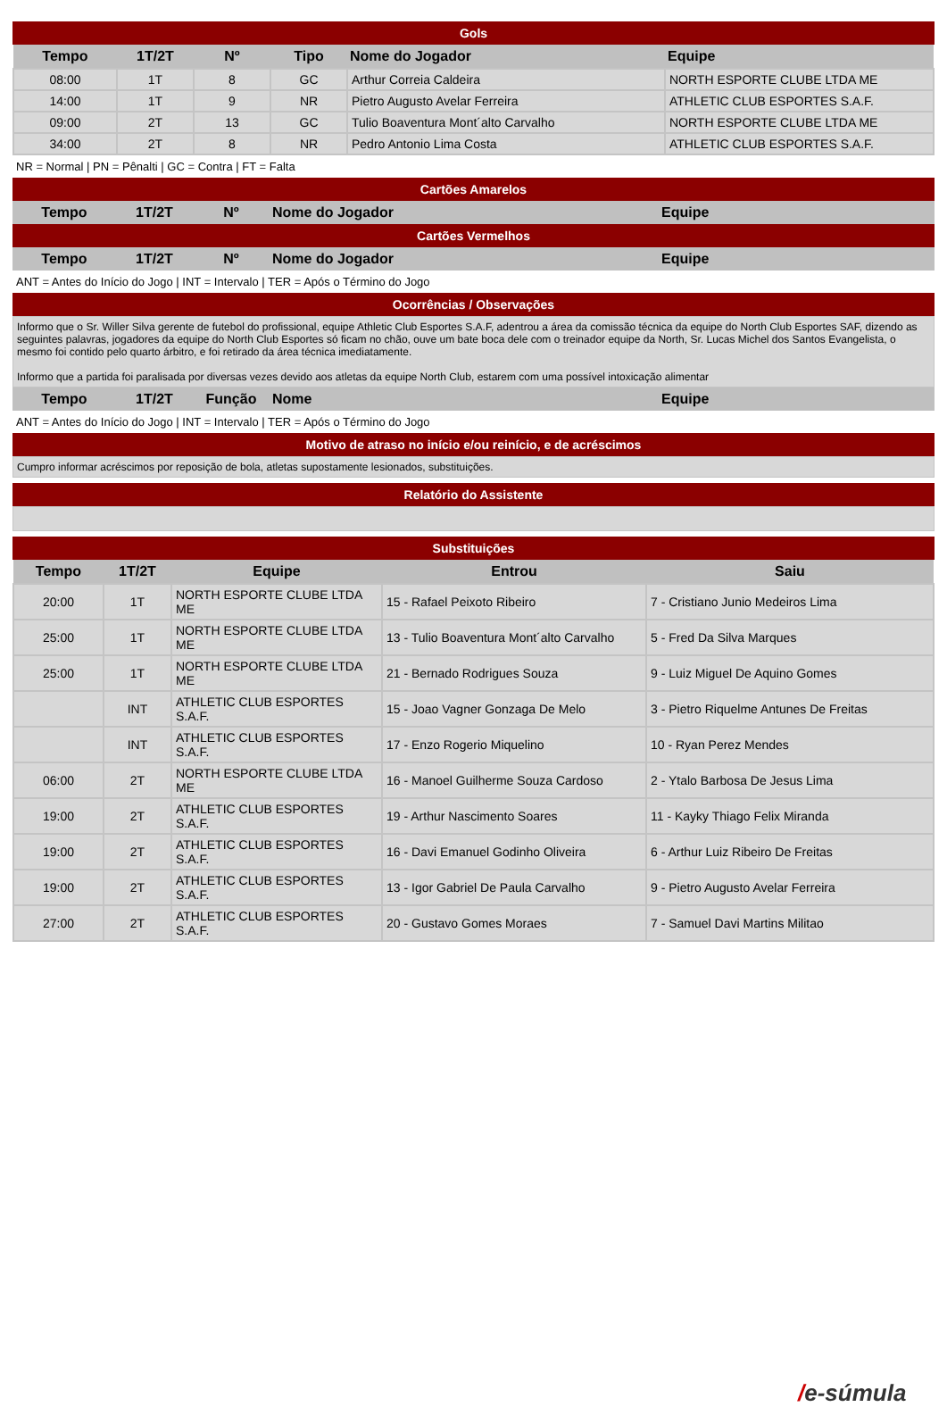Gols
| Tempo | 1T/2T | Nº | Tipo | Nome do Jogador | Equipe |
| --- | --- | --- | --- | --- | --- |
| 08:00 | 1T | 8 | GC | Arthur Correia Caldeira | NORTH ESPORTE CLUBE LTDA ME |
| 14:00 | 1T | 9 | NR | Pietro Augusto Avelar Ferreira | ATHLETIC CLUB ESPORTES S.A.F. |
| 09:00 | 2T | 13 | GC | Tulio Boaventura Mont´alto Carvalho | NORTH ESPORTE CLUBE LTDA ME |
| 34:00 | 2T | 8 | NR | Pedro Antonio Lima Costa | ATHLETIC CLUB ESPORTES S.A.F. |
NR = Normal | PN = Pênalti | GC = Contra | FT = Falta
Cartões Amarelos
| Tempo | 1T/2T | Nº | Nome do Jogador | Equipe |
| --- | --- | --- | --- | --- |
Cartões Vermelhos
| Tempo | 1T/2T | Nº | Nome do Jogador | Equipe |
| --- | --- | --- | --- | --- |
ANT = Antes do Início do Jogo | INT = Intervalo | TER = Após o Término do Jogo
Ocorrências / Observações
Informo que o Sr. Willer Silva gerente de futebol do profissional, equipe Athletic Club Esportes S.A.F, adentrou a área da comissão técnica da equipe do North Club Esportes SAF, dizendo as seguintes palavras, jogadores da equipe do North Club Esportes só ficam no chão, ouve um bate boca dele com o treinador equipe da North, Sr. Lucas Michel dos Santos Evangelista, o mesmo foi contido pelo quarto árbitro, e foi retirado da área técnica imediatamente.
Informo que a partida foi paralisada por diversas vezes devido aos atletas da equipe North Club, estarem com uma possível intoxicação alimentar
| Tempo | 1T/2T | Função | Nome | Equipe |
| --- | --- | --- | --- | --- |
ANT = Antes do Início do Jogo | INT = Intervalo | TER = Após o Término do Jogo
Motivo de atraso no início e/ou reinício, e de acréscimos
Cumpro informar acréscimos por reposição de bola, atletas supostamente lesionados, substituições.
Relatório do Assistente
Substituições
| Tempo | 1T/2T | Equipe | Entrou | Saiu |
| --- | --- | --- | --- | --- |
| 20:00 | 1T | NORTH ESPORTE CLUBE LTDA ME | 15 - Rafael Peixoto Ribeiro | 7 - Cristiano Junio Medeiros Lima |
| 25:00 | 1T | NORTH ESPORTE CLUBE LTDA ME | 13 - Tulio Boaventura Mont´alto Carvalho | 5 - Fred Da Silva Marques |
| 25:00 | 1T | NORTH ESPORTE CLUBE LTDA ME | 21 - Bernado Rodrigues Souza | 9 - Luiz Miguel De Aquino Gomes |
| | INT | ATHLETIC CLUB ESPORTES S.A.F. | 15 - Joao Vagner Gonzaga De Melo | 3 - Pietro Riquelme Antunes De Freitas |
| | INT | ATHLETIC CLUB ESPORTES S.A.F. | 17 - Enzo Rogerio Miquelino | 10 - Ryan Perez Mendes |
| 06:00 | 2T | NORTH ESPORTE CLUBE LTDA ME | 16 - Manoel Guilherme Souza Cardoso | 2 - Ytalo Barbosa De Jesus Lima |
| 19:00 | 2T | ATHLETIC CLUB ESPORTES S.A.F. | 19 - Arthur Nascimento Soares | 11 - Kayky Thiago Felix Miranda |
| 19:00 | 2T | ATHLETIC CLUB ESPORTES S.A.F. | 16 - Davi Emanuel Godinho Oliveira | 6 - Arthur Luiz Ribeiro De Freitas |
| 19:00 | 2T | ATHLETIC CLUB ESPORTES S.A.F. | 13 - Igor Gabriel De Paula Carvalho | 9 - Pietro Augusto Avelar Ferreira |
| 27:00 | 2T | ATHLETIC CLUB ESPORTES S.A.F. | 20 - Gustavo Gomes Moraes | 7 - Samuel Davi Martins Militao |
/e-súmula